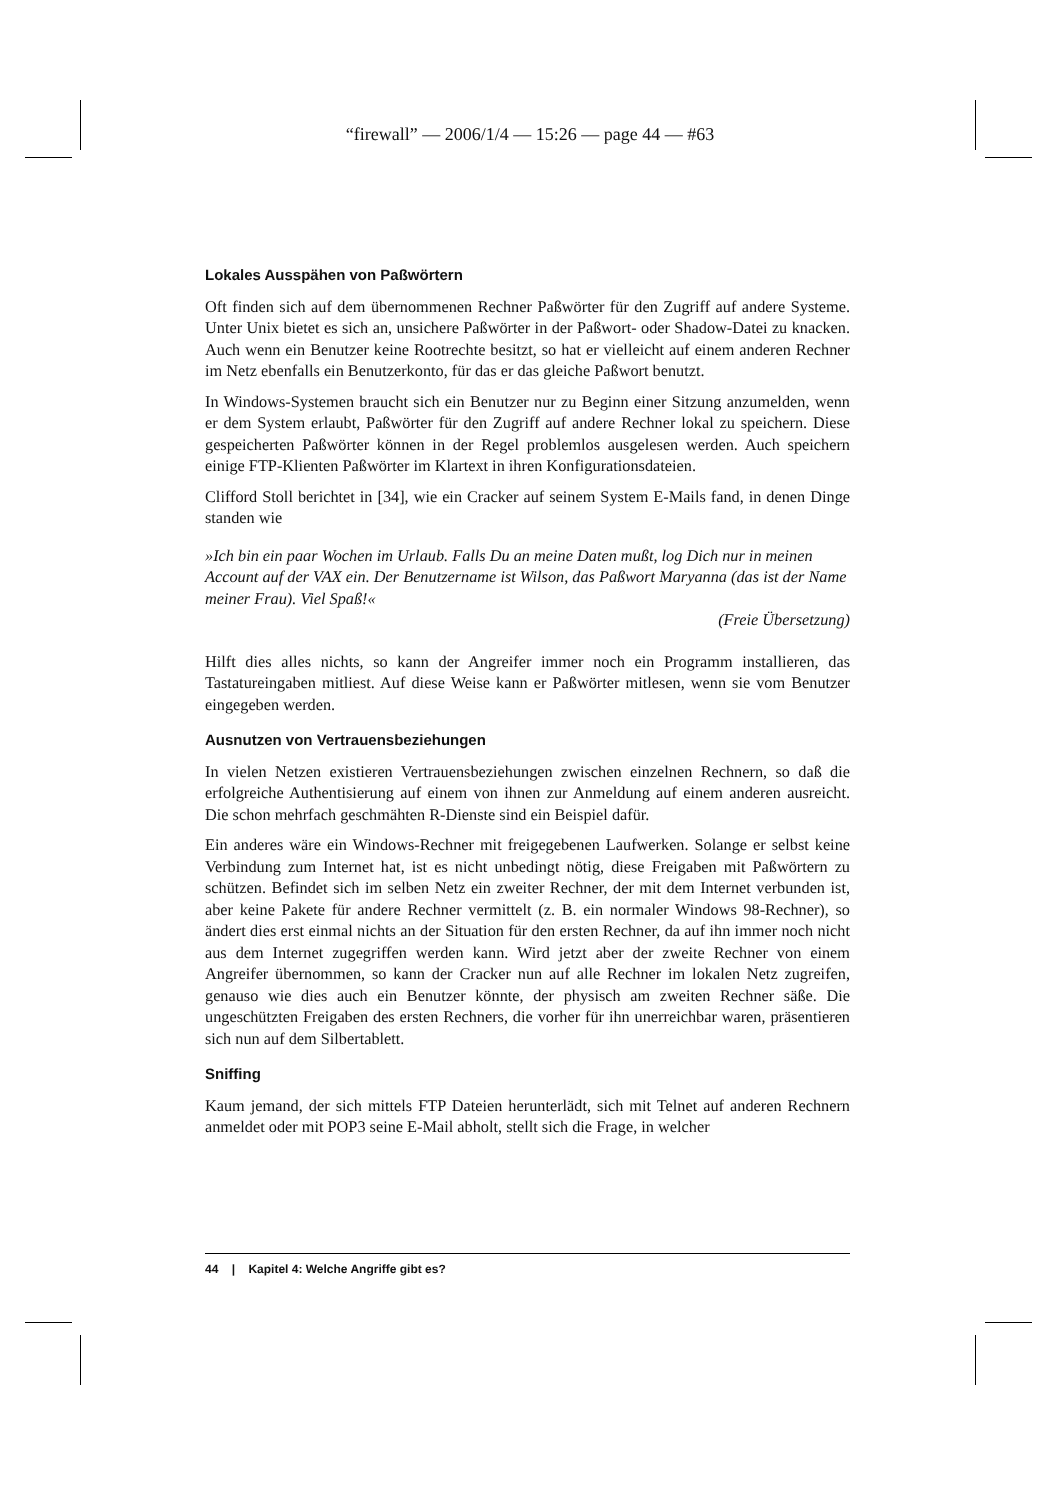“firewall” — 2006/1/4 — 15:26 — page 44 — #63
Lokales Ausspähen von Paßwörtern
Oft finden sich auf dem übernommenen Rechner Paßwörter für den Zugriff auf andere Systeme. Unter Unix bietet es sich an, unsichere Paßwörter in der Paßwort- oder Shadow-Datei zu knacken. Auch wenn ein Benutzer keine Rootrechte besitzt, so hat er vielleicht auf einem anderen Rechner im Netz ebenfalls ein Benutzerkonto, für das er das gleiche Paßwort benutzt.
In Windows-Systemen braucht sich ein Benutzer nur zu Beginn einer Sitzung anzumelden, wenn er dem System erlaubt, Paßwörter für den Zugriff auf andere Rechner lokal zu speichern. Diese gespeicherten Paßwörter können in der Regel problemlos ausgelesen werden. Auch speichern einige FTP-Klienten Paßwörter im Klartext in ihren Konfigurationsdateien.
Clifford Stoll berichtet in [34], wie ein Cracker auf seinem System E-Mails fand, in denen Dinge standen wie
»Ich bin ein paar Wochen im Urlaub. Falls Du an meine Daten mußt, log Dich nur in meinen Account auf der VAX ein. Der Benutzername ist Wilson, das Paßwort Maryanna (das ist der Name meiner Frau). Viel Spaß!«
(Freie Übersetzung)
Hilft dies alles nichts, so kann der Angreifer immer noch ein Programm installieren, das Tastatureingaben mitliest. Auf diese Weise kann er Paßwörter mitlesen, wenn sie vom Benutzer eingegeben werden.
Ausnutzen von Vertrauensbeziehungen
In vielen Netzen existieren Vertrauensbeziehungen zwischen einzelnen Rechnern, so daß die erfolgreiche Authentisierung auf einem von ihnen zur Anmeldung auf einem anderen ausreicht. Die schon mehrfach geschmähten R-Dienste sind ein Beispiel dafür.
Ein anderes wäre ein Windows-Rechner mit freigegebenen Laufwerken. Solange er selbst keine Verbindung zum Internet hat, ist es nicht unbedingt nötig, diese Freigaben mit Paßwörtern zu schützen. Befindet sich im selben Netz ein zweiter Rechner, der mit dem Internet verbunden ist, aber keine Pakete für andere Rechner vermittelt (z. B. ein normaler Windows 98-Rechner), so ändert dies erst einmal nichts an der Situation für den ersten Rechner, da auf ihn immer noch nicht aus dem Internet zugegriffen werden kann. Wird jetzt aber der zweite Rechner von einem Angreifer übernommen, so kann der Cracker nun auf alle Rechner im lokalen Netz zugreifen, genauso wie dies auch ein Benutzer könnte, der physisch am zweiten Rechner säße. Die ungeschützten Freigaben des ersten Rechners, die vorher für ihn unerreichbar waren, präsentieren sich nun auf dem Silbertablett.
Sniffing
Kaum jemand, der sich mittels FTP Dateien herunterlädt, sich mit Telnet auf anderen Rechnern anmeldet oder mit POP3 seine E-Mail abholt, stellt sich die Frage, in welcher
44 | Kapitel 4: Welche Angriffe gibt es?